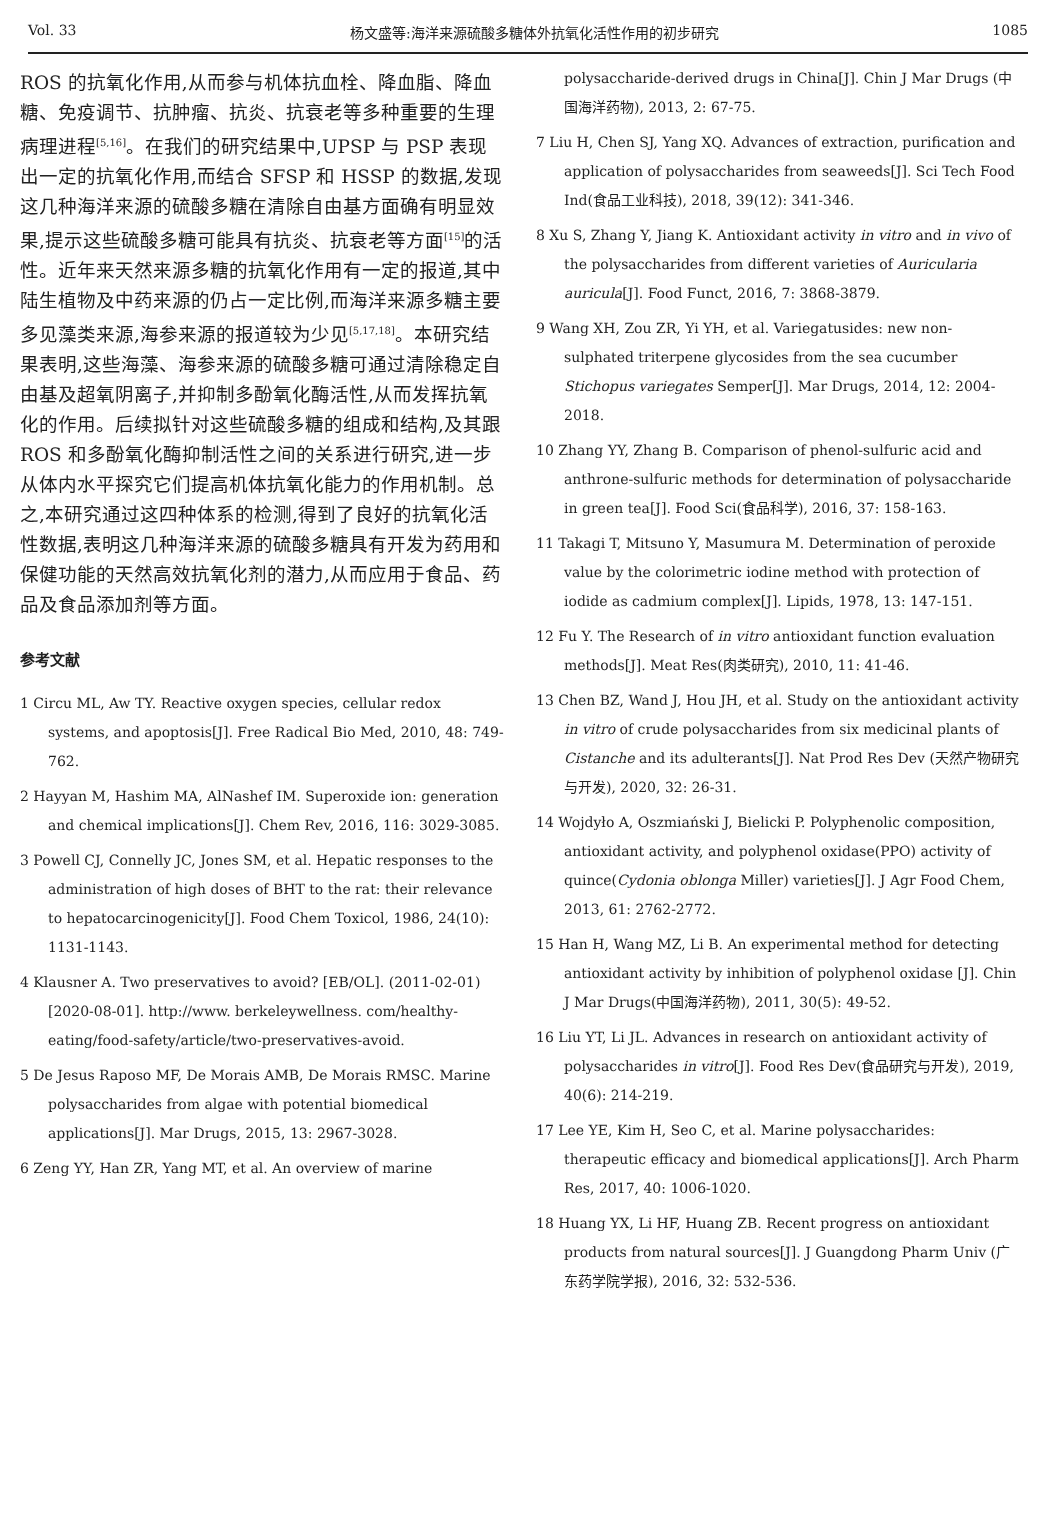Vol. 33 杨文盛等:海洋来源硫酸多糖体外抗氧化活性作用的初步研究 1085
ROS 的抗氧化作用,从而参与机体抗血栓、降血脂、降血糖、免疫调节、抗肿瘤、抗炎、抗衰老等多种重要的生理病理进程<sup>[5,16]</sup>。在我们的研究结果中,UPSP 与 PSP 表现出一定的抗氧化作用,而结合 SFSP 和 HSSP 的数据,发现这几种海洋来源的硫酸多糖在清除自由基方面确有明显效果,提示这些硫酸多糖可能具有抗炎、抗衰老等方面<sup>[15]</sup>的活性。近年来天然来源多糖的抗氧化作用有一定的报道,其中陆生植物及中药来源的仍占一定比例,而海洋来源多糖主要多见藻类来源,海参来源的报道较为少见<sup>[5,17,18]</sup>。本研究结果表明,这些海藻、海参来源的硫酸多糖可通过清除稳定自由基及超氧阴离子,并抑制多酚氧化酶活性,从而发挥抗氧化的作用。后续拟针对这些硫酸多糖的组成和结构,及其跟 ROS 和多酚氧化酶抑制活性之间的关系进行研究,进一步从体内水平探究它们提高机体抗氧化能力的作用机制。总之,本研究通过这四种体系的检测,得到了良好的抗氧化活性数据,表明这几种海洋来源的硫酸多糖具有开发为药用和保健功能的天然高效抗氧化剂的潜力,从而应用于食品、药品及食品添加剂等方面。
参考文献
1 Circu ML, Aw TY. Reactive oxygen species, cellular redox systems, and apoptosis[J]. Free Radical Bio Med, 2010, 48: 749-762.
2 Hayyan M, Hashim MA, AlNashef IM. Superoxide ion: generation and chemical implications[J]. Chem Rev, 2016, 116: 3029-3085.
3 Powell CJ, Connelly JC, Jones SM, et al. Hepatic responses to the administration of high doses of BHT to the rat: their relevance to hepatocarcinogenicity[J]. Food Chem Toxicol, 1986, 24(10): 1131-1143.
4 Klausner A. Two preservatives to avoid? [EB/OL]. (2011-02-01)[2020-08-01]. http://www. berkeleywellness. com/healthy-eating/food-safety/article/two-preservatives-avoid.
5 De Jesus Raposo MF, De Morais AMB, De Morais RMSC. Marine polysaccharides from algae with potential biomedical applications[J]. Mar Drugs, 2015, 13: 2967-3028.
6 Zeng YY, Han ZR, Yang MT, et al. An overview of marine
polysaccharide-derived drugs in China[J]. Chin J Mar Drugs (中国海洋药物), 2013, 2: 67-75.
7 Liu H, Chen SJ, Yang XQ. Advances of extraction, purification and application of polysaccharides from seaweeds[J]. Sci Tech Food Ind(食品工业科技), 2018, 39(12): 341-346.
8 Xu S, Zhang Y, Jiang K. Antioxidant activity in vitro and in vivo of the polysaccharides from different varieties of Auricularia auricula[J]. Food Funct, 2016, 7: 3868-3879.
9 Wang XH, Zou ZR, Yi YH, et al. Variegatusides: new non-sulphated triterpene glycosides from the sea cucumber Stichopus variegates Semper[J]. Mar Drugs, 2014, 12: 2004-2018.
10 Zhang YY, Zhang B. Comparison of phenol-sulfuric acid and anthrone-sulfuric methods for determination of polysaccharide in green tea[J]. Food Sci(食品科学), 2016, 37: 158-163.
11 Takagi T, Mitsuno Y, Masumura M. Determination of peroxide value by the colorimetric iodine method with protection of iodide as cadmium complex[J]. Lipids, 1978, 13: 147-151.
12 Fu Y. The Research of in vitro antioxidant function evaluation methods[J]. Meat Res(肉类研究), 2010, 11: 41-46.
13 Chen BZ, Wand J, Hou JH, et al. Study on the antioxidant activity in vitro of crude polysaccharides from six medicinal plants of Cistanche and its adulterants[J]. Nat Prod Res Dev (天然产物研究与开发), 2020, 32: 26-31.
14 Wojdyło A, Oszmiański J, Bielicki P. Polyphenolic composition, antioxidant activity, and polyphenol oxidase(PPO) activity of quince(Cydonia oblonga Miller) varieties[J]. J Agr Food Chem, 2013, 61: 2762-2772.
15 Han H, Wang MZ, Li B. An experimental method for detecting antioxidant activity by inhibition of polyphenol oxidase [J]. Chin J Mar Drugs(中国海洋药物), 2011, 30(5): 49-52.
16 Liu YT, Li JL. Advances in research on antioxidant activity of polysaccharides in vitro[J]. Food Res Dev(食品研究与开发), 2019, 40(6): 214-219.
17 Lee YE, Kim H, Seo C, et al. Marine polysaccharides: therapeutic efficacy and biomedical applications[J]. Arch Pharm Res, 2017, 40: 1006-1020.
18 Huang YX, Li HF, Huang ZB. Recent progress on antioxidant products from natural sources[J]. J Guangdong Pharm Univ (广东药学院学报), 2016, 32: 532-536.